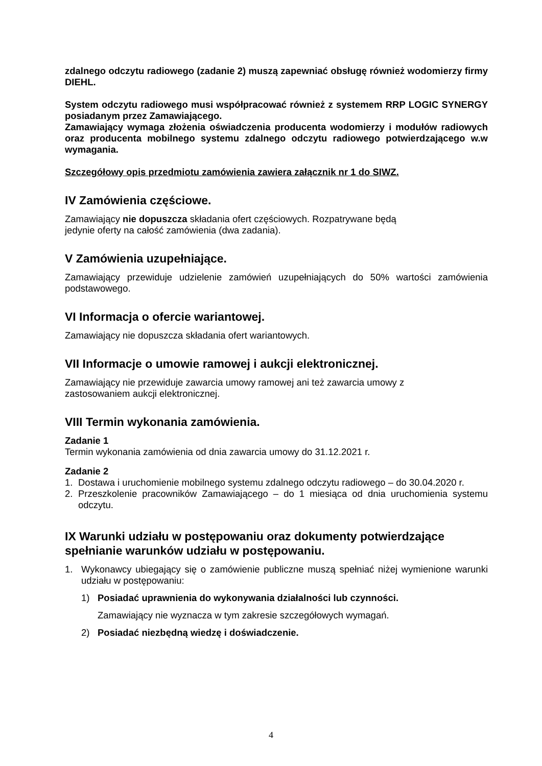zdalnego odczytu radiowego (zadanie 2) muszą zapewniać obsługę również wodomierzy firmy DIEHL.
System odczytu radiowego musi współpracować również z systemem RRP LOGIC SYNERGY posiadanym przez Zamawiającego.
Zamawiający wymaga złożenia oświadczenia producenta wodomierzy i modułów radiowych oraz producenta mobilnego systemu zdalnego odczytu radiowego potwierdzającego w.w wymagania.
Szczegółowy opis przedmiotu zamówienia zawiera załącznik nr 1 do SIWZ.
IV Zamówienia częściowe.
Zamawiający nie dopuszcza składania ofert częściowych. Rozpatrywane będą
jedynie oferty na całość zamówienia (dwa zadania).
V Zamówienia uzupełniające.
Zamawiający przewiduje udzielenie zamówień uzupełniających do 50% wartości zamówienia podstawowego.
VI Informacja o ofercie wariantowej.
Zamawiający nie dopuszcza składania ofert wariantowych.
VII Informacje o umowie ramowej i aukcji elektronicznej.
Zamawiający nie przewiduje zawarcia umowy ramowej ani też zawarcia umowy z
zastosowaniem aukcji elektronicznej.
VIII Termin wykonania zamówienia.
Zadanie 1
Termin wykonania zamówienia od dnia zawarcia umowy do 31.12.2021 r.
Zadanie 2
1. Dostawa i uruchomienie mobilnego systemu zdalnego odczytu radiowego – do 30.04.2020 r.
2. Przeszkolenie pracowników Zamawiającego – do 1 miesiąca od dnia uruchomienia systemu odczytu.
IX Warunki udziału w postępowaniu oraz dokumenty potwierdzające spełnianie warunków udziału w postępowaniu.
1. Wykonawcy ubiegający się o zamówienie publiczne muszą spełniać niżej wymienione warunki udziału w postępowaniu:
1) Posiadać uprawnienia do wykonywania działalności lub czynności.
Zamawiający nie wyznacza w tym zakresie szczegółowych wymagań.
2) Posiadać niezbędną wiedzę i doświadczenie.
4